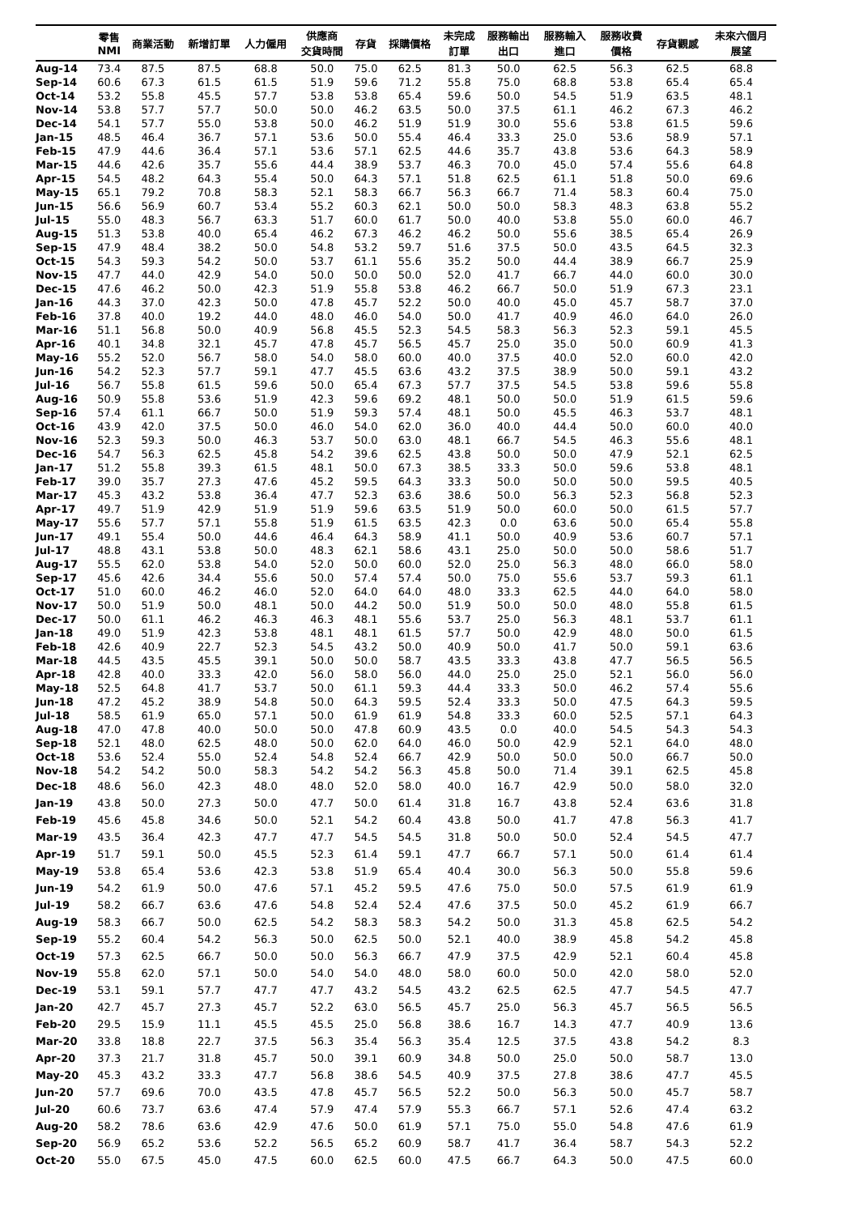| | 零售 NMI | 商業活動 | 新增訂單 | 人力僱用 | 供應商 交貨時間 | 存貨 | 採購價格 | 未完成 訂單 | 服務輸出 出口 | 服務輸入 進口 | 服務收費 價格 | 存貨觀感 | 未來六個月 展望 |
| --- | --- | --- | --- | --- | --- | --- | --- | --- | --- | --- | --- | --- | --- |
| Aug-14 | 73.4 | 87.5 | 87.5 | 68.8 | 50.0 | 75.0 | 62.5 | 81.3 | 50.0 | 62.5 | 56.3 | 62.5 | 68.8 |
| Sep-14 | 60.6 | 67.3 | 61.5 | 61.5 | 51.9 | 59.6 | 71.2 | 55.8 | 75.0 | 68.8 | 53.8 | 65.4 | 65.4 |
| Oct-14 | 53.2 | 55.8 | 45.5 | 57.7 | 53.8 | 53.8 | 65.4 | 59.6 | 50.0 | 54.5 | 51.9 | 63.5 | 48.1 |
| Nov-14 | 53.8 | 57.7 | 57.7 | 50.0 | 50.0 | 46.2 | 63.5 | 50.0 | 37.5 | 61.1 | 46.2 | 67.3 | 46.2 |
| Dec-14 | 54.1 | 57.7 | 55.0 | 53.8 | 50.0 | 46.2 | 51.9 | 51.9 | 30.0 | 55.6 | 53.8 | 61.5 | 59.6 |
| Jan-15 | 48.5 | 46.4 | 36.7 | 57.1 | 53.6 | 50.0 | 55.4 | 46.4 | 33.3 | 25.0 | 53.6 | 58.9 | 57.1 |
| Feb-15 | 47.9 | 44.6 | 36.4 | 57.1 | 53.6 | 57.1 | 62.5 | 44.6 | 35.7 | 43.8 | 53.6 | 64.3 | 58.9 |
| Mar-15 | 44.6 | 42.6 | 35.7 | 55.6 | 44.4 | 38.9 | 53.7 | 46.3 | 70.0 | 45.0 | 57.4 | 55.6 | 64.8 |
| Apr-15 | 54.5 | 48.2 | 64.3 | 55.4 | 50.0 | 64.3 | 57.1 | 51.8 | 62.5 | 61.1 | 51.8 | 50.0 | 69.6 |
| May-15 | 65.1 | 79.2 | 70.8 | 58.3 | 52.1 | 58.3 | 66.7 | 56.3 | 66.7 | 71.4 | 58.3 | 60.4 | 75.0 |
| Jun-15 | 56.6 | 56.9 | 60.7 | 53.4 | 55.2 | 60.3 | 62.1 | 50.0 | 50.0 | 58.3 | 48.3 | 63.8 | 55.2 |
| Jul-15 | 55.0 | 48.3 | 56.7 | 63.3 | 51.7 | 60.0 | 61.7 | 50.0 | 40.0 | 53.8 | 55.0 | 60.0 | 46.7 |
| Aug-15 | 51.3 | 53.8 | 40.0 | 65.4 | 46.2 | 67.3 | 46.2 | 46.2 | 50.0 | 55.6 | 38.5 | 65.4 | 26.9 |
| Sep-15 | 47.9 | 48.4 | 38.2 | 50.0 | 54.8 | 53.2 | 59.7 | 51.6 | 37.5 | 50.0 | 43.5 | 64.5 | 32.3 |
| Oct-15 | 54.3 | 59.3 | 54.2 | 50.0 | 53.7 | 61.1 | 55.6 | 35.2 | 50.0 | 44.4 | 38.9 | 66.7 | 25.9 |
| Nov-15 | 47.7 | 44.0 | 42.9 | 54.0 | 50.0 | 50.0 | 50.0 | 52.0 | 41.7 | 66.7 | 44.0 | 60.0 | 30.0 |
| Dec-15 | 47.6 | 46.2 | 50.0 | 42.3 | 51.9 | 55.8 | 53.8 | 46.2 | 66.7 | 50.0 | 51.9 | 67.3 | 23.1 |
| Jan-16 | 44.3 | 37.0 | 42.3 | 50.0 | 47.8 | 45.7 | 52.2 | 50.0 | 40.0 | 45.0 | 45.7 | 58.7 | 37.0 |
| Feb-16 | 37.8 | 40.0 | 19.2 | 44.0 | 48.0 | 46.0 | 54.0 | 50.0 | 41.7 | 40.9 | 46.0 | 64.0 | 26.0 |
| Mar-16 | 51.1 | 56.8 | 50.0 | 40.9 | 56.8 | 45.5 | 52.3 | 54.5 | 58.3 | 56.3 | 52.3 | 59.1 | 45.5 |
| Apr-16 | 40.1 | 34.8 | 32.1 | 45.7 | 47.8 | 45.7 | 56.5 | 45.7 | 25.0 | 35.0 | 50.0 | 60.9 | 41.3 |
| May-16 | 55.2 | 52.0 | 56.7 | 58.0 | 54.0 | 58.0 | 60.0 | 40.0 | 37.5 | 40.0 | 52.0 | 60.0 | 42.0 |
| Jun-16 | 54.2 | 52.3 | 57.7 | 59.1 | 47.7 | 45.5 | 63.6 | 43.2 | 37.5 | 38.9 | 50.0 | 59.1 | 43.2 |
| Jul-16 | 56.7 | 55.8 | 61.5 | 59.6 | 50.0 | 65.4 | 67.3 | 57.7 | 37.5 | 54.5 | 53.8 | 59.6 | 55.8 |
| Aug-16 | 50.9 | 55.8 | 53.6 | 51.9 | 42.3 | 59.6 | 69.2 | 48.1 | 50.0 | 50.0 | 51.9 | 61.5 | 59.6 |
| Sep-16 | 57.4 | 61.1 | 66.7 | 50.0 | 51.9 | 59.3 | 57.4 | 48.1 | 50.0 | 45.5 | 46.3 | 53.7 | 48.1 |
| Oct-16 | 43.9 | 42.0 | 37.5 | 50.0 | 46.0 | 54.0 | 62.0 | 36.0 | 40.0 | 44.4 | 50.0 | 60.0 | 40.0 |
| Nov-16 | 52.3 | 59.3 | 50.0 | 46.3 | 53.7 | 50.0 | 63.0 | 48.1 | 66.7 | 54.5 | 46.3 | 55.6 | 48.1 |
| Dec-16 | 54.7 | 56.3 | 62.5 | 45.8 | 54.2 | 39.6 | 62.5 | 43.8 | 50.0 | 50.0 | 47.9 | 52.1 | 62.5 |
| Jan-17 | 51.2 | 55.8 | 39.3 | 61.5 | 48.1 | 50.0 | 67.3 | 38.5 | 33.3 | 50.0 | 59.6 | 53.8 | 48.1 |
| Feb-17 | 39.0 | 35.7 | 27.3 | 47.6 | 45.2 | 59.5 | 64.3 | 33.3 | 50.0 | 50.0 | 50.0 | 59.5 | 40.5 |
| Mar-17 | 45.3 | 43.2 | 53.8 | 36.4 | 47.7 | 52.3 | 63.6 | 38.6 | 50.0 | 56.3 | 52.3 | 56.8 | 52.3 |
| Apr-17 | 49.7 | 51.9 | 42.9 | 51.9 | 51.9 | 59.6 | 63.5 | 51.9 | 50.0 | 60.0 | 50.0 | 61.5 | 57.7 |
| May-17 | 55.6 | 57.7 | 57.1 | 55.8 | 51.9 | 61.5 | 63.5 | 42.3 | 0.0 | 63.6 | 50.0 | 65.4 | 55.8 |
| Jun-17 | 49.1 | 55.4 | 50.0 | 44.6 | 46.4 | 64.3 | 58.9 | 41.1 | 50.0 | 40.9 | 53.6 | 60.7 | 57.1 |
| Jul-17 | 48.8 | 43.1 | 53.8 | 50.0 | 48.3 | 62.1 | 58.6 | 43.1 | 25.0 | 50.0 | 50.0 | 58.6 | 51.7 |
| Aug-17 | 55.5 | 62.0 | 53.8 | 54.0 | 52.0 | 50.0 | 60.0 | 52.0 | 25.0 | 56.3 | 48.0 | 66.0 | 58.0 |
| Sep-17 | 45.6 | 42.6 | 34.4 | 55.6 | 50.0 | 57.4 | 57.4 | 50.0 | 75.0 | 55.6 | 53.7 | 59.3 | 61.1 |
| Oct-17 | 51.0 | 60.0 | 46.2 | 46.0 | 52.0 | 64.0 | 64.0 | 48.0 | 33.3 | 62.5 | 44.0 | 64.0 | 58.0 |
| Nov-17 | 50.0 | 51.9 | 50.0 | 48.1 | 50.0 | 44.2 | 50.0 | 51.9 | 50.0 | 50.0 | 48.0 | 55.8 | 61.5 |
| Dec-17 | 50.0 | 61.1 | 46.2 | 46.3 | 46.3 | 48.1 | 55.6 | 53.7 | 25.0 | 56.3 | 48.1 | 53.7 | 61.1 |
| Jan-18 | 49.0 | 51.9 | 42.3 | 53.8 | 48.1 | 48.1 | 61.5 | 57.7 | 50.0 | 42.9 | 48.0 | 50.0 | 61.5 |
| Feb-18 | 42.6 | 40.9 | 22.7 | 52.3 | 54.5 | 43.2 | 50.0 | 40.9 | 50.0 | 41.7 | 50.0 | 59.1 | 63.6 |
| Mar-18 | 44.5 | 43.5 | 45.5 | 39.1 | 50.0 | 50.0 | 58.7 | 43.5 | 33.3 | 43.8 | 47.7 | 56.5 | 56.5 |
| Apr-18 | 42.8 | 40.0 | 33.3 | 42.0 | 56.0 | 58.0 | 56.0 | 44.0 | 25.0 | 25.0 | 52.1 | 56.0 | 56.0 |
| May-18 | 52.5 | 64.8 | 41.7 | 53.7 | 50.0 | 61.1 | 59.3 | 44.4 | 33.3 | 50.0 | 46.2 | 57.4 | 55.6 |
| Jun-18 | 47.2 | 45.2 | 38.9 | 54.8 | 50.0 | 64.3 | 59.5 | 52.4 | 33.3 | 50.0 | 47.5 | 64.3 | 59.5 |
| Jul-18 | 58.5 | 61.9 | 65.0 | 57.1 | 50.0 | 61.9 | 61.9 | 54.8 | 33.3 | 60.0 | 52.5 | 57.1 | 64.3 |
| Aug-18 | 47.0 | 47.8 | 40.0 | 50.0 | 50.0 | 47.8 | 60.9 | 43.5 | 0.0 | 40.0 | 54.5 | 54.3 | 54.3 |
| Sep-18 | 52.1 | 48.0 | 62.5 | 48.0 | 50.0 | 62.0 | 64.0 | 46.0 | 50.0 | 42.9 | 52.1 | 64.0 | 48.0 |
| Oct-18 | 53.6 | 52.4 | 55.0 | 52.4 | 54.8 | 52.4 | 66.7 | 42.9 | 50.0 | 50.0 | 50.0 | 66.7 | 50.0 |
| Nov-18 | 54.2 | 54.2 | 50.0 | 58.3 | 54.2 | 54.2 | 56.3 | 45.8 | 50.0 | 71.4 | 39.1 | 62.5 | 45.8 |
| Dec-18 | 48.6 | 56.0 | 42.3 | 48.0 | 48.0 | 52.0 | 58.0 | 40.0 | 16.7 | 42.9 | 50.0 | 58.0 | 32.0 |
| Jan-19 | 43.8 | 50.0 | 27.3 | 50.0 | 47.7 | 50.0 | 61.4 | 31.8 | 16.7 | 43.8 | 52.4 | 63.6 | 31.8 |
| Feb-19 | 45.6 | 45.8 | 34.6 | 50.0 | 52.1 | 54.2 | 60.4 | 43.8 | 50.0 | 41.7 | 47.8 | 56.3 | 41.7 |
| Mar-19 | 43.5 | 36.4 | 42.3 | 47.7 | 47.7 | 54.5 | 54.5 | 31.8 | 50.0 | 50.0 | 52.4 | 54.5 | 47.7 |
| Apr-19 | 51.7 | 59.1 | 50.0 | 45.5 | 52.3 | 61.4 | 59.1 | 47.7 | 66.7 | 57.1 | 50.0 | 61.4 | 61.4 |
| May-19 | 53.8 | 65.4 | 53.6 | 42.3 | 53.8 | 51.9 | 65.4 | 40.4 | 30.0 | 56.3 | 50.0 | 55.8 | 59.6 |
| Jun-19 | 54.2 | 61.9 | 50.0 | 47.6 | 57.1 | 45.2 | 59.5 | 47.6 | 75.0 | 50.0 | 57.5 | 61.9 | 61.9 |
| Jul-19 | 58.2 | 66.7 | 63.6 | 47.6 | 54.8 | 52.4 | 52.4 | 47.6 | 37.5 | 50.0 | 45.2 | 61.9 | 66.7 |
| Aug-19 | 58.3 | 66.7 | 50.0 | 62.5 | 54.2 | 58.3 | 58.3 | 54.2 | 50.0 | 31.3 | 45.8 | 62.5 | 54.2 |
| Sep-19 | 55.2 | 60.4 | 54.2 | 56.3 | 50.0 | 62.5 | 50.0 | 52.1 | 40.0 | 38.9 | 45.8 | 54.2 | 45.8 |
| Oct-19 | 57.3 | 62.5 | 66.7 | 50.0 | 50.0 | 56.3 | 66.7 | 47.9 | 37.5 | 42.9 | 52.1 | 60.4 | 45.8 |
| Nov-19 | 55.8 | 62.0 | 57.1 | 50.0 | 54.0 | 54.0 | 48.0 | 58.0 | 60.0 | 50.0 | 42.0 | 58.0 | 52.0 |
| Dec-19 | 53.1 | 59.1 | 57.7 | 47.7 | 47.7 | 43.2 | 54.5 | 43.2 | 62.5 | 62.5 | 47.7 | 54.5 | 47.7 |
| Jan-20 | 42.7 | 45.7 | 27.3 | 45.7 | 52.2 | 63.0 | 56.5 | 45.7 | 25.0 | 56.3 | 45.7 | 56.5 | 56.5 |
| Feb-20 | 29.5 | 15.9 | 11.1 | 45.5 | 45.5 | 25.0 | 56.8 | 38.6 | 16.7 | 14.3 | 47.7 | 40.9 | 13.6 |
| Mar-20 | 33.8 | 18.8 | 22.7 | 37.5 | 56.3 | 35.4 | 56.3 | 35.4 | 12.5 | 37.5 | 43.8 | 54.2 | 8.3 |
| Apr-20 | 37.3 | 21.7 | 31.8 | 45.7 | 50.0 | 39.1 | 60.9 | 34.8 | 50.0 | 25.0 | 50.0 | 58.7 | 13.0 |
| May-20 | 45.3 | 43.2 | 33.3 | 47.7 | 56.8 | 38.6 | 54.5 | 40.9 | 37.5 | 27.8 | 38.6 | 47.7 | 45.5 |
| Jun-20 | 57.7 | 69.6 | 70.0 | 43.5 | 47.8 | 45.7 | 56.5 | 52.2 | 50.0 | 56.3 | 50.0 | 45.7 | 58.7 |
| Jul-20 | 60.6 | 73.7 | 63.6 | 47.4 | 57.9 | 47.4 | 57.9 | 55.3 | 66.7 | 57.1 | 52.6 | 47.4 | 63.2 |
| Aug-20 | 58.2 | 78.6 | 63.6 | 42.9 | 47.6 | 50.0 | 61.9 | 57.1 | 75.0 | 55.0 | 54.8 | 47.6 | 61.9 |
| Sep-20 | 56.9 | 65.2 | 53.6 | 52.2 | 56.5 | 65.2 | 60.9 | 58.7 | 41.7 | 36.4 | 58.7 | 54.3 | 52.2 |
| Oct-20 | 55.0 | 67.5 | 45.0 | 47.5 | 60.0 | 62.5 | 60.0 | 47.5 | 66.7 | 64.3 | 50.0 | 47.5 | 60.0 |